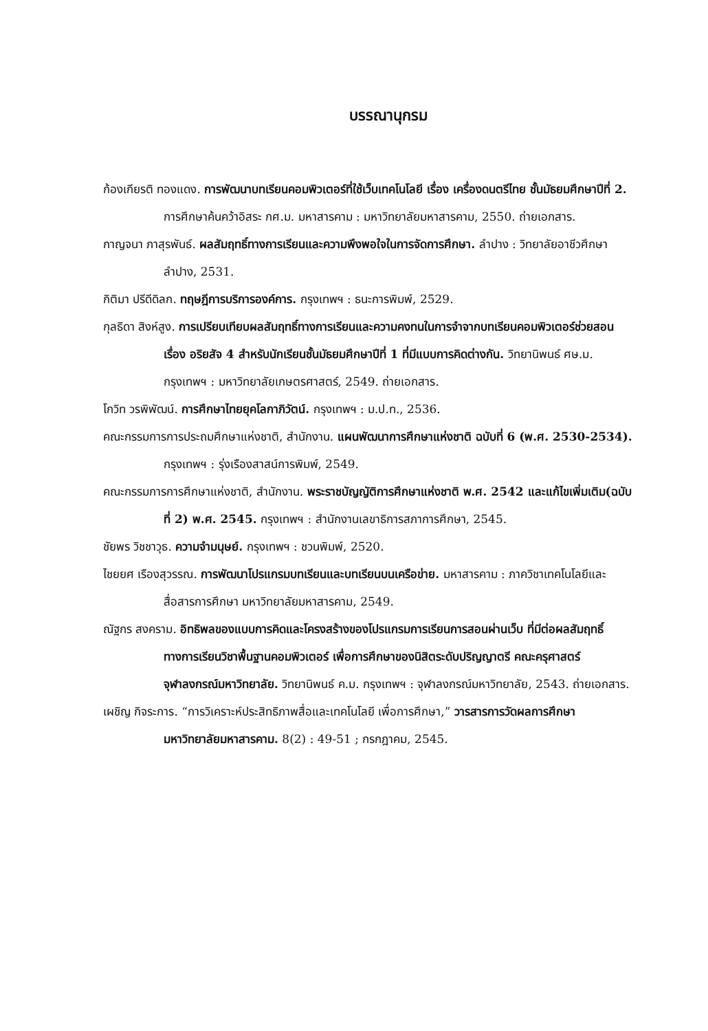บรรณานุกรม
ก้องเกียรติ ทองแดง. การพัฒนาบทเรียนคอมพิวเตอร์ที่ใช้เว็บเทคโนโลยี เรื่อง เครื่องดนตรีไทย ชั้นมัธยมศึกษาปีที่ 2. การศึกษาค้นคว้าอิสระ กศ.ม. มหาสารคาม : มหาวิทยาลัยมหาสารคาม, 2550. ถ่ายเอกสาร.
กาญจนา ภาสุรพันธ์. ผลสัมฤทธิ์ทางการเรียนและความพึงพอใจในการจัดการศึกษา. ลำปาง : วิทยาลัยอาชีวศึกษาลำปาง, 2531.
กิติมา ปรีดีดิลก. ทฤษฎีการบริการองค์การ. กรุงเทพฯ : ธนะการพิมพ์, 2529.
กุลธิดา สิงห์สูง. การเปรียบเทียบผลสัมฤทธิ์ทางการเรียนและความคงทนในการจำจากบทเรียนคอมพิวเตอร์ช่วยสอน เรื่อง อริยสัจ 4 สำหรับนักเรียนชั้นมัธยมศึกษาปีที่ 1 ที่มีแบบการคิดต่างกัน. วิทยานิพนธ์ ศษ.ม. กรุงเทพฯ : มหาวิทยาลัยเกษตรศาสตร์, 2549. ถ่ายเอกสาร.
โกวิท วรพิพัฒน์. การศึกษาไทยยุคโลกาภิวัตน์. กรุงเทพฯ : ม.ป.ท., 2536.
คณะกรรมการการประถมศึกษาแห่งชาติ, สำนักงาน. แผนพัฒนาการศึกษาแห่งชาติ ฉบับที่ 6 (พ.ศ. 2530-2534). กรุงเทพฯ : รุ่งเรืองสาสน์การพิมพ์, 2549.
คณะกรรมการการศึกษาแห่งชาติ, สำนักงาน. พระราชบัญญัติการศึกษาแห่งชาติ พ.ศ. 2542 และแก้ไขเพิ่มเติม(ฉบับที่ 2) พ.ศ. 2545. กรุงเทพฯ : สำนักงานเลขาธิการสภาการศึกษา, 2545.
ชัยพร วิชชาวุธ. ความจำมนุษย์. กรุงเทพฯ : ชวนพิมพ์, 2520.
ไชยยศ เรืองสุวรรณ. การพัฒนาโปรแกรมบทเรียนและบทเรียนบนเครือข่าย. มหาสารคาม : ภาควิชาเทคโนโลยีและสื่อสารการศึกษา มหาวิทยาลัยมหาสารคาม, 2549.
ณัฐกร สงคราม. อิทธิพลของแบบการคิดและโครงสร้างของโปรแกรมการเรียนการสอนผ่านเว็บ ที่มีต่อผลสัมฤทธิ์ทางการเรียนวิชาพื้นฐานคอมพิวเตอร์ เพื่อการศึกษาของนิสิตระดับปริญญาตรี คณะครุศาสตร์ จุฬาลงกรณ์มหาวิทยาลัย. วิทยานิพนธ์ ค.ม. กรุงเทพฯ : จุฬาลงกรณ์มหาวิทยาลัย, 2543. ถ่ายเอกสาร.
เผชิญ กิจระการ. “การวิเคราะห์ประสิทธิภาพสื่อและเทคโนโลยี เพื่อการศึกษา,” วารสารการวัดผลการศึกษา มหาวิทยาลัยมหาสารคาม. 8(2) : 49-51 ; กรกฎาคม, 2545.